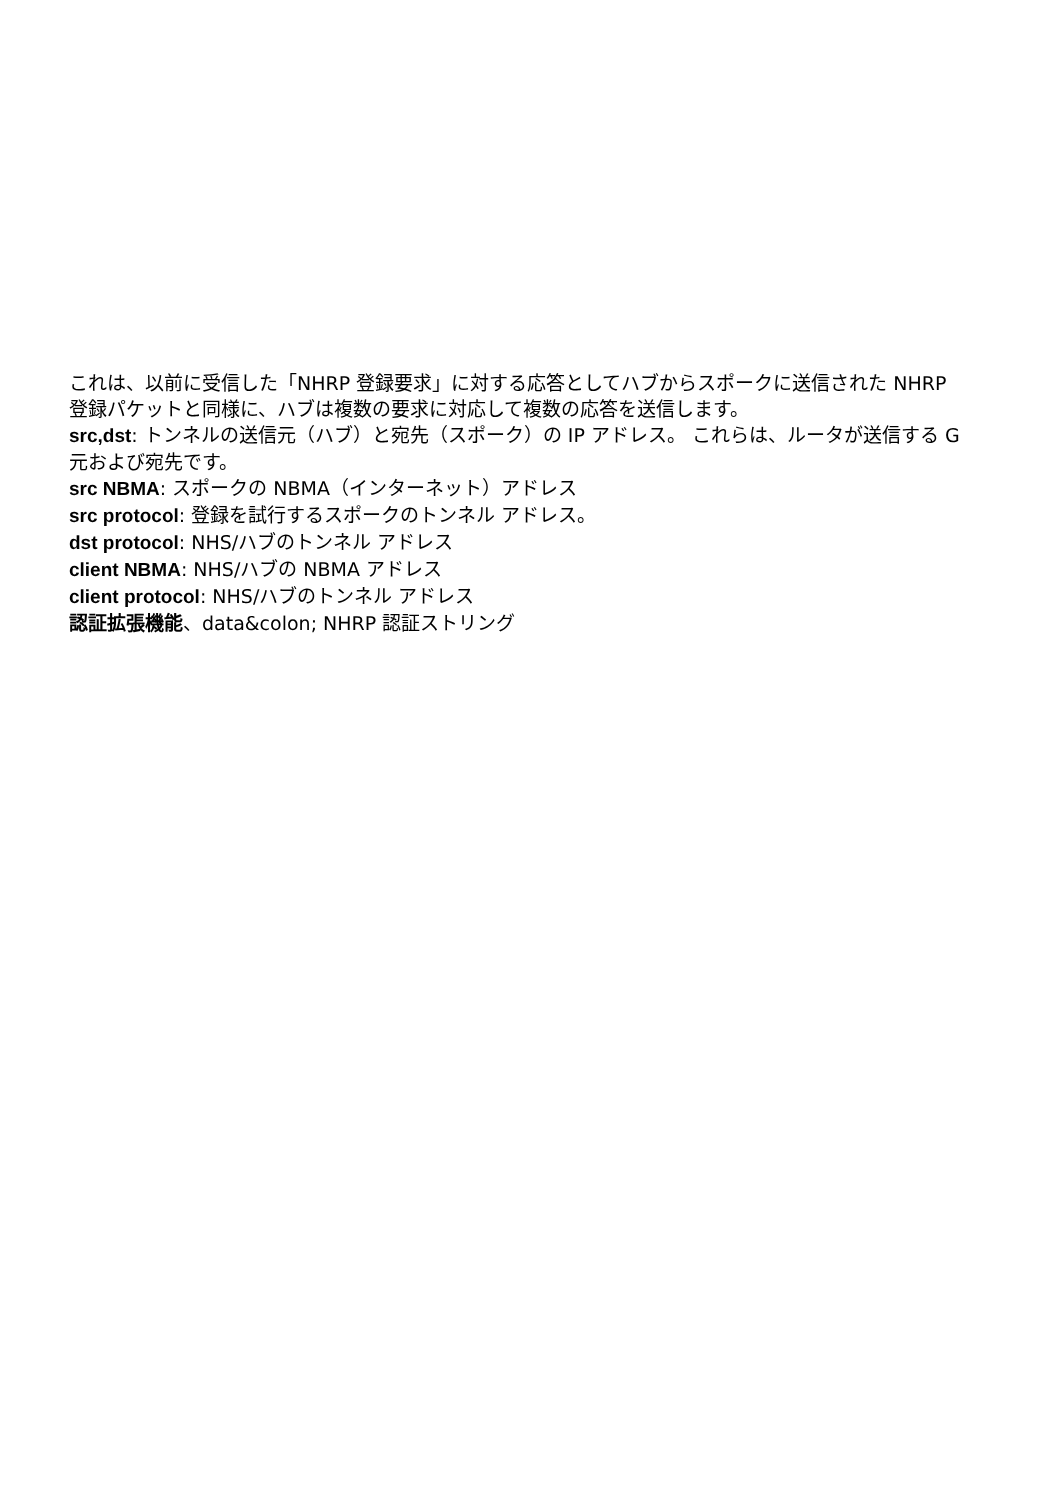これは、以前に受信した「NHRP 登録要求」に対する応答としてハブからスポークに送信された NHRP
登録パケットと同様に、ハブは複数の要求に対応して複数の応答を送信します。
src,dst: トンネルの送信元（ハブ）と宛先（スポーク）の IP アドレス。 これらは、ルータが送信する G
元および宛先です。
src NBMA: スポークの NBMA（インターネット）アドレス
src protocol: 登録を試行するスポークのトンネル アドレス。
dst protocol: NHS/ハブのトンネル アドレス
client NBMA: NHS/ハブの NBMA アドレス
client protocol: NHS/ハブのトンネル アドレス
認証拡張機能、data&colon; NHRP 認証ストリング